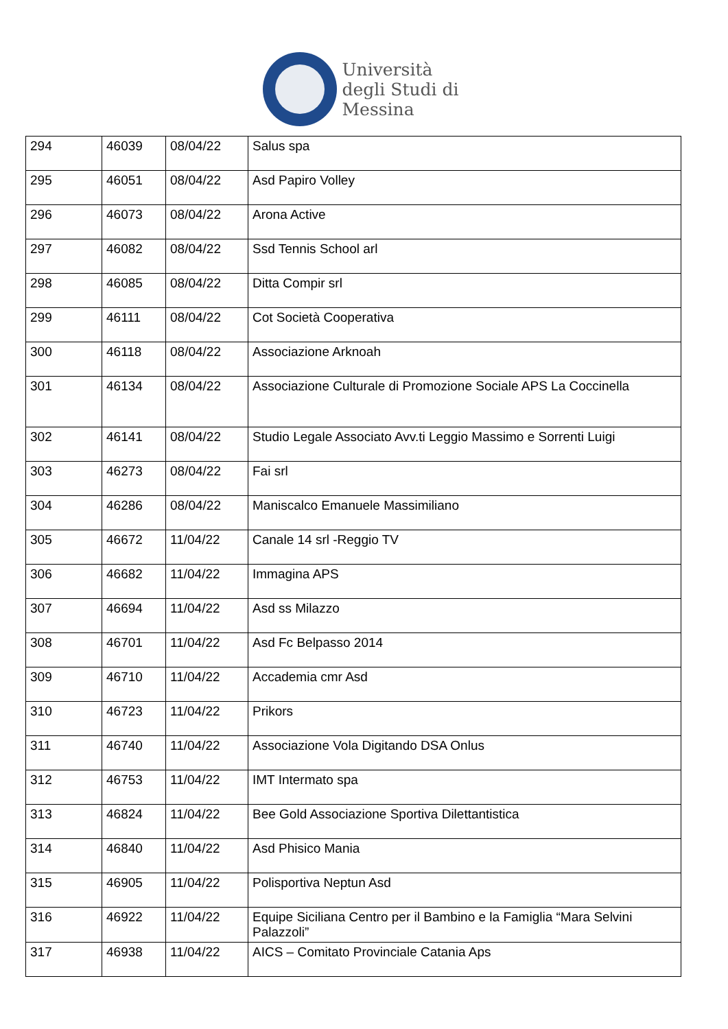Università
degli Studi di
Messina
| 294 | 46039 | 08/04/22 | Salus spa |
| 295 | 46051 | 08/04/22 | Asd Papiro Volley |
| 296 | 46073 | 08/04/22 | Arona Active |
| 297 | 46082 | 08/04/22 | Ssd Tennis School arl |
| 298 | 46085 | 08/04/22 | Ditta Compir srl |
| 299 | 46111 | 08/04/22 | Cot Società Cooperativa |
| 300 | 46118 | 08/04/22 | Associazione Arknoah |
| 301 | 46134 | 08/04/22 | Associazione Culturale di Promozione Sociale APS La Coccinella |
| 302 | 46141 | 08/04/22 | Studio Legale Associato Avv.ti Leggio Massimo e Sorrenti Luigi |
| 303 | 46273 | 08/04/22 | Fai srl |
| 304 | 46286 | 08/04/22 | Maniscalco Emanuele Massimiliano |
| 305 | 46672 | 11/04/22 | Canale 14 srl -Reggio TV |
| 306 | 46682 | 11/04/22 | Immagina APS |
| 307 | 46694 | 11/04/22 | Asd ss Milazzo |
| 308 | 46701 | 11/04/22 | Asd Fc Belpasso 2014 |
| 309 | 46710 | 11/04/22 | Accademia cmr Asd |
| 310 | 46723 | 11/04/22 | Prikors |
| 311 | 46740 | 11/04/22 | Associazione Vola Digitando DSA Onlus |
| 312 | 46753 | 11/04/22 | IMT Intermato spa |
| 313 | 46824 | 11/04/22 | Bee Gold Associazione Sportiva Dilettantistica |
| 314 | 46840 | 11/04/22 | Asd Phisico Mania |
| 315 | 46905 | 11/04/22 | Polisportiva Neptun Asd |
| 316 | 46922 | 11/04/22 | Equipe Siciliana Centro per il Bambino e la Famiglia “Mara Selvini Palazzoli” |
| 317 | 46938 | 11/04/22 | AICS – Comitato Provinciale Catania Aps |